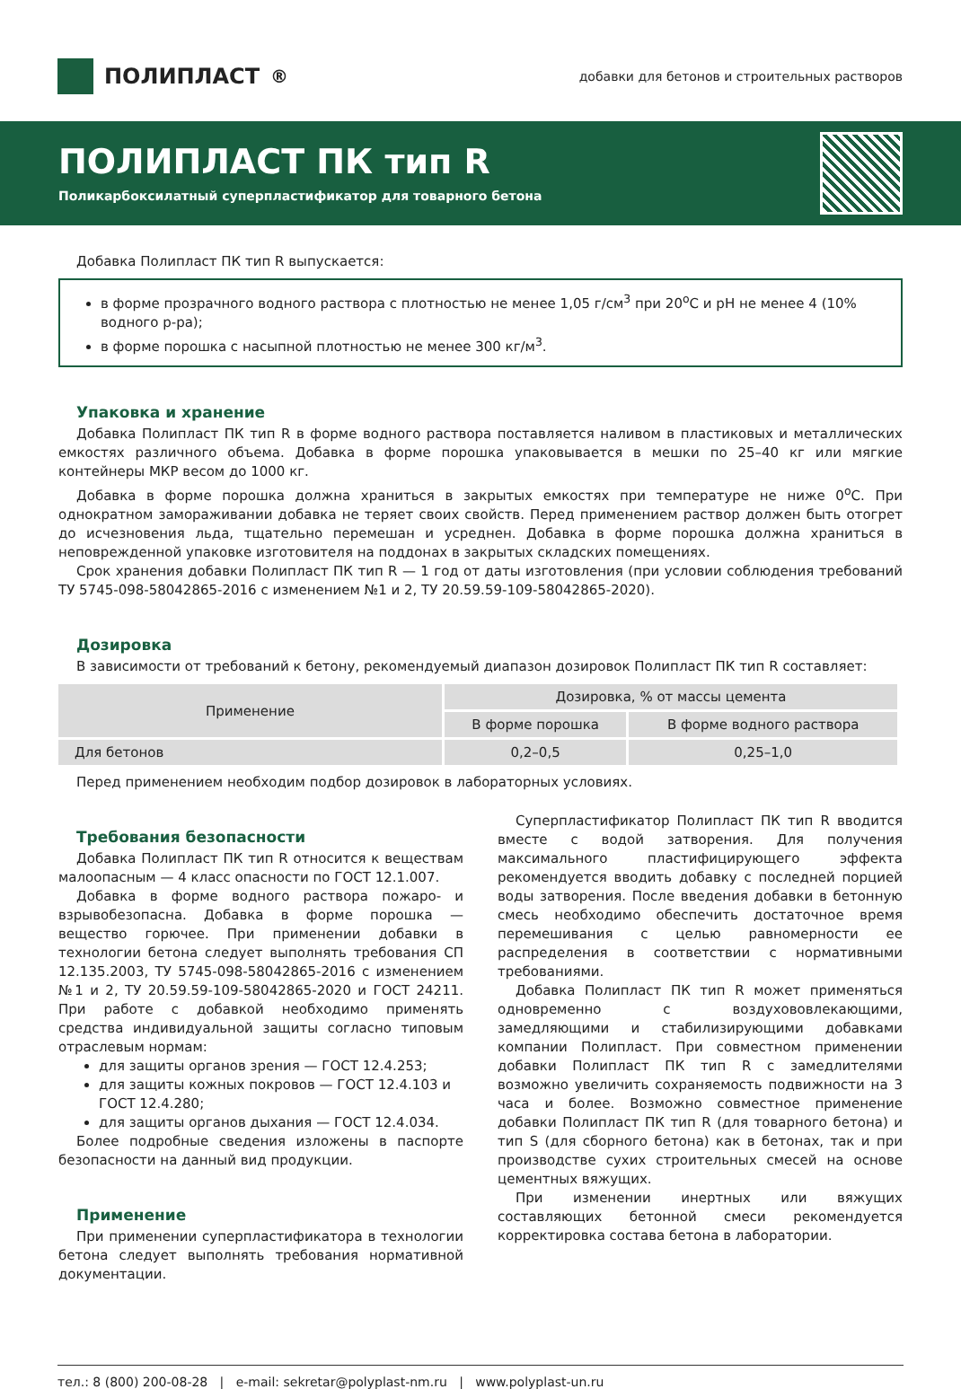ПОЛИПЛАСТ<sup>®</sup>
добавки для бетонов и строительных растворов
ПОЛИПЛАСТ ПК тип R
Поликарбоксилатный суперпластификатор для товарного бетона
Добавка Полипласт ПК тип R выпускается:
в форме прозрачного водного раствора с плотностью не менее 1,05 г/см<sup>3</sup> при 20<sup>о</sup>С и рН не менее 4 (10% водного р-ра);
в форме порошка с насыпной плотностью не менее 300 кг/м<sup>3</sup>.
Упаковка и хранение
Добавка Полипласт ПК тип R в форме водного раствора поставляется наливом в пластиковых и металлических емкостях различного объема. Добавка в форме порошка упаковывается в мешки по 25–40 кг или мягкие контейнеры МКР весом до 1000 кг.
Добавка в форме порошка должна храниться в закрытых емкостях при температуре не ниже 0<sup>о</sup>С. При однократном замораживании добавка не теряет своих свойств. Перед применением раствор должен быть отогрет до исчезновения льда, тщательно перемешан и усреднен. Добавка в форме порошка должна храниться в неповрежденной упаковке изготовителя на поддонах в закрытых складских помещениях.
Срок хранения добавки Полипласт ПК тип R — 1 год от даты изготовления (при условии соблюдения требований ТУ 5745-098-58042865-2016 с изменением №1 и 2, ТУ 20.59.59-109-58042865-2020).
Дозировка
В зависимости от требований к бетону, рекомендуемый диапазон дозировок Полипласт ПК тип R составляет:
| Применение | Дозировка, % от массы цемента | |
| --- | --- | --- |
| | В форме порошка | В форме водного раствора |
| Для бетонов | 0,2–0,5 | 0,25–1,0 |
Перед применением необходим подбор дозировок в лабораторных условиях.
Требования безопасности
Добавка Полипласт ПК тип R относится к веществам малоопасным — 4 класс опасности по ГОСТ 12.1.007.
Добавка в форме водного раствора пожаро- и взрывобезопасна. Добавка в форме порошка — вещество горючее. При применении добавки в технологии бетона следует выполнять требования СП 12.135.2003, ТУ 5745-098-58042865-2016 с изменением №1 и 2, ТУ 20.59.59-109-58042865-2020 и ГОСТ 24211. При работе с добавкой необходимо применять средства индивидуальной защиты согласно типовым отраслевым нормам:
для защиты органов зрения — ГОСТ 12.4.253;
для защиты кожных покровов — ГОСТ 12.4.103 и ГОСТ 12.4.280;
для защиты органов дыхания — ГОСТ 12.4.034.
Более подробные сведения изложены в паспорте безопасности на данный вид продукции.
Применение
При применении суперпластификатора в технологии бетона следует выполнять требования нормативной документации.
Суперпластификатор Полипласт ПК тип R вводится вместе с водой затворения. Для получения максимального пластифицирующего эффекта рекомендуется вводить добавку с последней порцией воды затворения. После введения добавки в бетонную смесь необходимо обеспечить достаточное время перемешивания с целью равномерности ее распределения в соответствии с нормативными требованиями.
Добавка Полипласт ПК тип R может применяться одновременно с воздухововлекающими, замедляющими и стабилизирующими добавками компании Полипласт. При совместном применении добавки Полипласт ПК тип R с замедлителями возможно увеличить сохраняемость подвижности на 3 часа и более. Возможно совместное применение добавки Полипласт ПК тип R (для товарного бетона) и тип S (для сборного бетона) как в бетонах, так и при производстве сухих строительных смесей на основе цементных вяжущих.
При изменении инертных или вяжущих составляющих бетонной смеси рекомендуется корректировка состава бетона в лаборатории.
тел.: 8 (800) 200-08-28 | e-mail: sekretar@polyplast-nm.ru | www.polyplast-un.ru